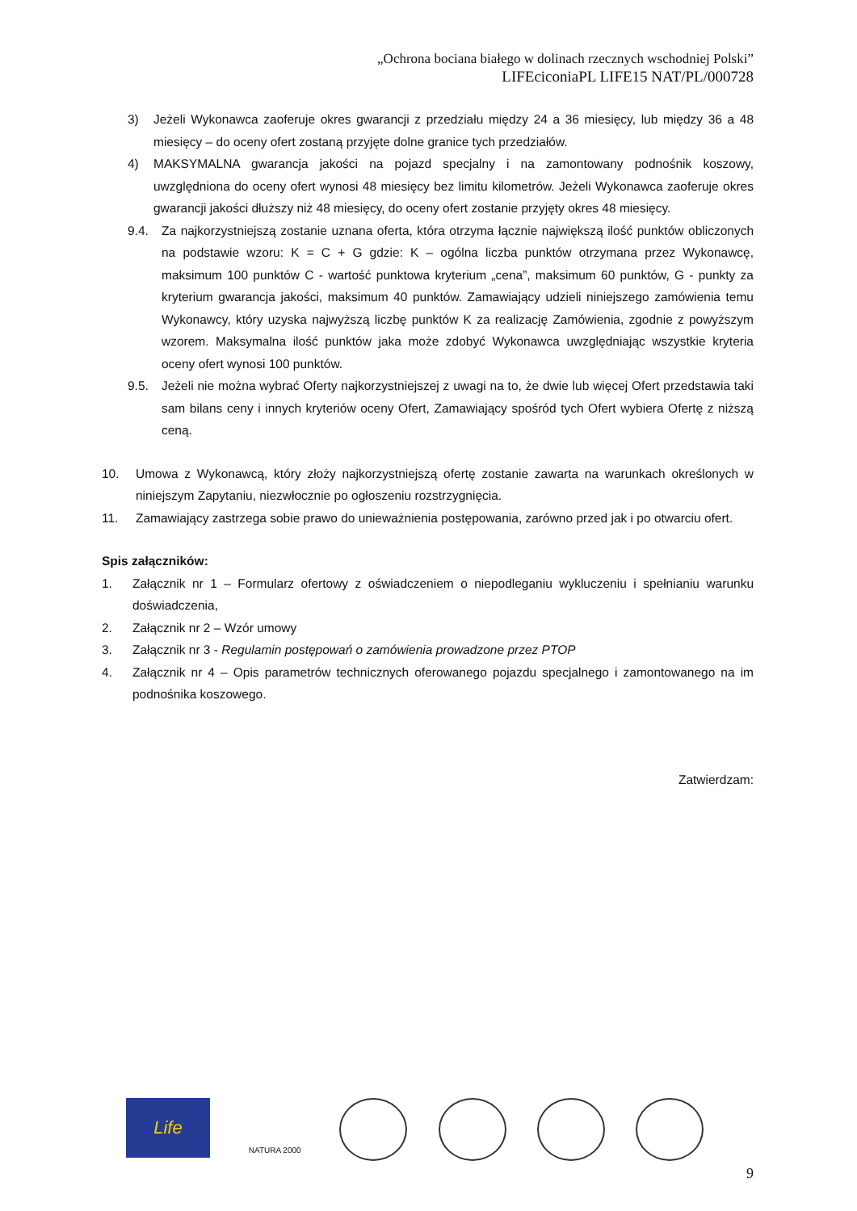„Ochrona bociana białego w dolinach rzecznych wschodniej Polski”
LIFEciconiaPL LIFE15 NAT/PL/000728
3) Jeżeli Wykonawca zaoferuje okres gwarancji z przedziału między 24 a 36 miesięcy, lub między 36 a 48 miesięcy – do oceny ofert zostaną przyjęte dolne granice tych przedziałów.
4) MAKSYMALNA gwarancja jakości na pojazd specjalny i na zamontowany podnośnik koszowy, uwzględniona do oceny ofert wynosi 48 miesięcy bez limitu kilometrów. Jeżeli Wykonawca zaoferuje okres gwarancji jakości dłuższy niż 48 miesięcy, do oceny ofert zostanie przyjęty okres 48 miesięcy.
9.4. Za najkorzystniejszą zostanie uznana oferta, która otrzyma łącznie największą ilość punktów obliczonych na podstawie wzoru: K = C + G gdzie: K – ogólna liczba punktów otrzymana przez Wykonawcę, maksimum 100 punktów C - wartość punktowa kryterium „cena”, maksimum 60 punktów, G - punkty za kryterium gwarancja jakości, maksimum 40 punktów. Zamawiający udzieli niniejszego zamówienia temu Wykonawcy, który uzyska najwyższą liczbę punktów K za realizację Zamówienia, zgodnie z powyższym wzorem. Maksymalna ilość punktów jaka może zdobyć Wykonawca uwzględniając wszystkie kryteria oceny ofert wynosi 100 punktów.
9.5. Jeżeli nie można wybrać Oferty najkorzystniejszej z uwagi na to, że dwie lub więcej Ofert przedstawia taki sam bilans ceny i innych kryteriów oceny Ofert, Zamawiający spośród tych Ofert wybiera Ofertę z niższą ceną.
10. Umowa z Wykonawcą, który złoży najkorzystniejszą ofertę zostanie zawarta na warunkach określonych w niniejszym Zapytaniu, niezwłocznie po ogłoszeniu rozstrzygnięcia.
11. Zamawiający zastrzega sobie prawo do unieważnienia postępowania, zarówno przed jak i po otwarciu ofert.
Spis załączników:
1. Załącznik nr 1 – Formularz ofertowy z oświadczeniem o niepodleganiu wykluczeniu i spełnianiu warunku doświadczenia,
2. Załącznik nr 2 – Wzór umowy
3. Załącznik nr 3 - Regulamin postępowań o zamówienia prowadzone przez PTOP
4. Załącznik nr 4 – Opis parametrów technicznych oferowanego pojazdu specjalnego i zamontowanego na im podnośnika koszowego.
Zatwierdzam:
Life
NATURA 2000
9